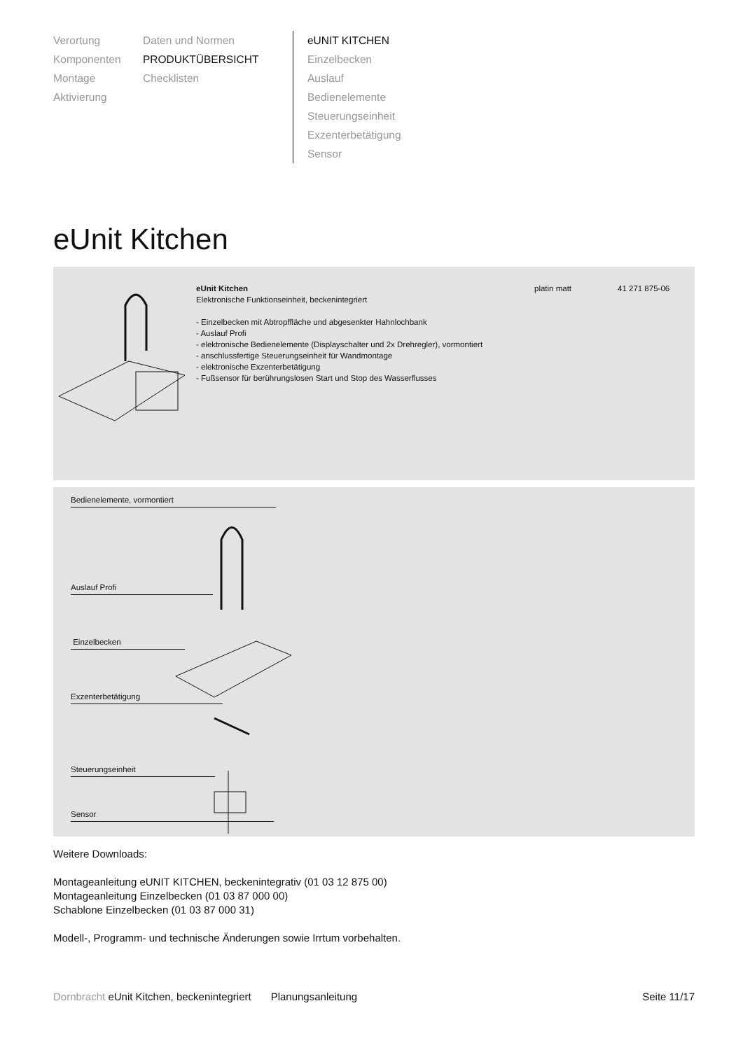Verortung
Komponenten
Montage
Aktivierung
Daten und Normen
PRODUKTÜBERSICHT
Checklisten
eUNIT KITCHEN
Einzelbecken
Auslauf
Bedienelemente
Steuerungseinheit
Exzenterbetätigung
Sensor
eUnit Kitchen
eUnit Kitchen
Elektronische Funktionseinheit, beckenintegriert
- Einzelbecken mit Abtropffläche und abgesenkter Hahnlochbank
- Auslauf Profi
- elektronische Bedienelemente (Displayschalter und 2x Drehregler), vormontiert
- anschlussfertige Steuerungseinheit für Wandmontage
- elektronische Exzenterbetätigung
- Fußsensor für berührungslosen Start und Stop des Wasserflusses
platin matt 41 271 875-06
Bedienelemente, vormontiert
Auslauf Profi
Einzelbecken
Exzenterbetätigung
Steuerungseinheit
Sensor
Weitere Downloads:
Montageanleitung eUNIT KITCHEN, beckenintegrativ (01 03 12 875 00)
Montageanleitung Einzelbecken (01 03 87 000 00)
Schablone Einzelbecken (01 03 87 000 31)
Modell-, Programm- und technische Änderungen sowie Irrtum vorbehalten.
Dornbracht eUnit Kitchen, beckenintegriert Planungsanleitung Seite 11/17